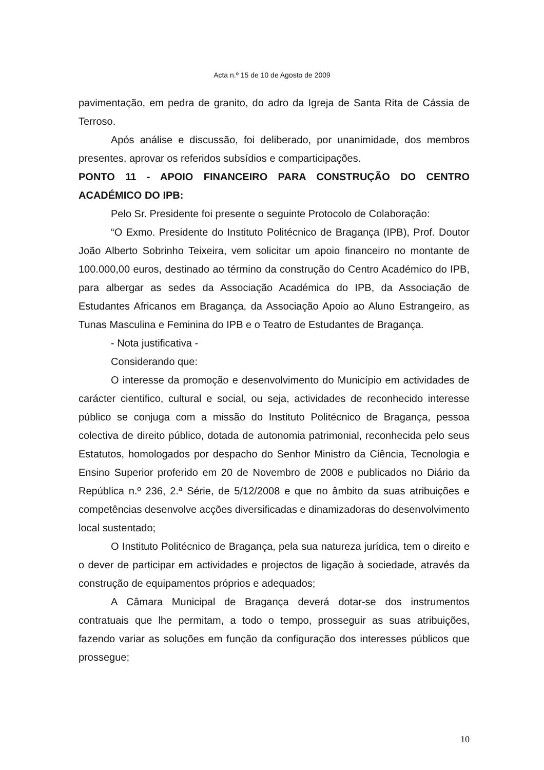Acta n.º 15 de 10 de Agosto de 2009
pavimentação, em pedra de granito, do adro da Igreja de Santa Rita de Cássia de Terroso.
Após análise e discussão, foi deliberado, por unanimidade, dos membros presentes, aprovar os referidos subsídios e comparticipações.
PONTO 11 - APOIO FINANCEIRO PARA CONSTRUÇÃO DO CENTRO ACADÉMICO DO IPB:
Pelo Sr. Presidente foi presente o seguinte Protocolo de Colaboração:
“O Exmo. Presidente do Instituto Politécnico de Bragança (IPB), Prof. Doutor João Alberto Sobrinho Teixeira, vem solicitar um apoio financeiro no montante de 100.000,00 euros, destinado ao término da construção do Centro Académico do IPB, para albergar as sedes da Associação Académica do IPB, da Associação de Estudantes Africanos em Bragança, da Associação Apoio ao Aluno Estrangeiro, as Tunas Masculina e Feminina do IPB e o Teatro de Estudantes de Bragança.
- Nota justificativa -
Considerando que:
O interesse da promoção e desenvolvimento do Município em actividades de carácter cientifico, cultural e social, ou seja, actividades de reconhecido interesse público se conjuga com a missão do Instituto Politécnico de Bragança, pessoa colectiva de direito público, dotada de autonomia patrimonial, reconhecida pelo seus Estatutos, homologados por despacho do Senhor Ministro da Ciência, Tecnologia e Ensino Superior proferido em 20 de Novembro de 2008 e publicados no Diário da República n.º 236, 2.ª Série, de 5/12/2008 e que no âmbito da suas atribuições e competências desenvolve acções diversificadas e dinamizadoras do desenvolvimento local sustentado;
O Instituto Politécnico de Bragança, pela sua natureza jurídica, tem o direito e o dever de participar em actividades e projectos de ligação à sociedade, através da construção de equipamentos próprios e adequados;
A Câmara Municipal de Bragança deverá dotar-se dos instrumentos contratuais que lhe permitam, a todo o tempo, prosseguir as suas atribuições, fazendo variar as soluções em função da configuração dos interesses públicos que prossegue;
10